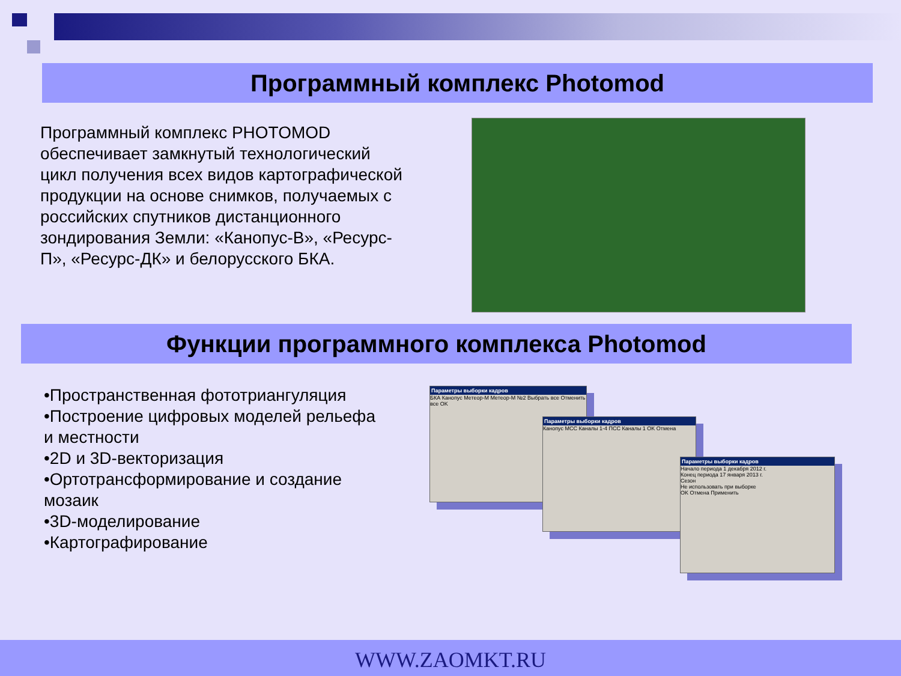Программный комплекс Photomod
Программный комплекс PHOTOMOD обеспечивает замкнутый технологический цикл получения всех видов картографической продукции на основе снимков, получаемых с российских спутников дистанционного зондирования Земли: «Канопус-В», «Ресурс-П», «Ресурс-ДК» и белорусского БКА.
Функции программного комплекса Photomod
•Пространственная фототриангуляция
•Построение цифровых моделей рельефа и местности
•2D и 3D-векторизация
•Ортотрансформирование и создание мозаик
•3D-моделирование
•Картографирование
Параметры выборки кадров
БКА Канопус Метеор-М Метеор-М №2 Выбрать все Отменить все OK
Параметры выборки кадров
Канопус МСС Каналы 1-4 ПСС Каналы 1 OK Отмена
Параметры выборки кадров
Начало периода 1 декабря 2012 г.
Конец периода 17 января 2013 г.
Сезон
Не использовать при выборке
OK Отмена Применить
WWW.ZAOMKT.RU